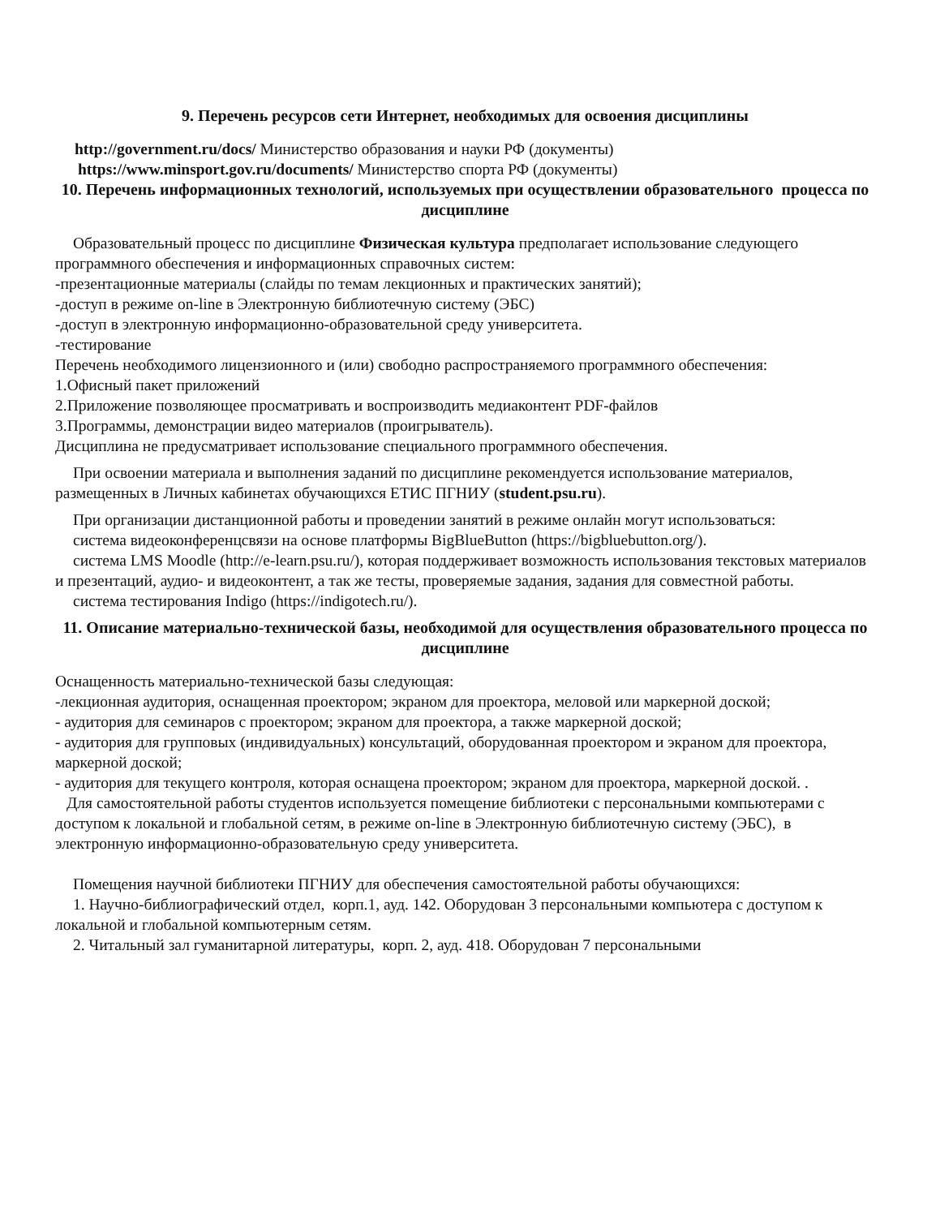9. Перечень ресурсов сети Интернет, необходимых для освоения дисциплины
http://government.ru/docs/ Министерство образования и науки РФ (документы)
https://www.minsport.gov.ru/documents/ Министерство спорта РФ (документы)
10. Перечень информационных технологий, используемых при осуществлении образовательного процесса по дисциплине
Образовательный процесс по дисциплине Физическая культура предполагает использование следующего программного обеспечения и информационных справочных систем:
-презентационные материалы (слайды по темам лекционных и практических занятий);
-доступ в режиме on-line в Электронную библиотечную систему (ЭБС)
-доступ в электронную информационно-образовательной среду университета.
-тестирование
Перечень необходимого лицензионного и (или) свободно распространяемого программного обеспечения:
1.Офисный пакет приложений
2.Приложение позволяющее просматривать и воспроизводить медиаконтент PDF-файлов
3.Программы, демонстрации видео материалов (проигрыватель).
Дисциплина не предусматривает использование специального программного обеспечения.
При освоении материала и выполнения заданий по дисциплине рекомендуется использование материалов, размещенных в Личных кабинетах обучающихся ЕТИС ПГНИУ (student.psu.ru).
При организации дистанционной работы и проведении занятий в режиме онлайн могут использоваться:
система видеоконференцсвязи на основе платформы BigBlueButton (https://bigbluebutton.org/).
система LMS Moodle (http://e-learn.psu.ru/), которая поддерживает возможность использования текстовых материалов и презентаций, аудио- и видеоконтент, а так же тесты, проверяемые задания, задания для совместной работы.
система тестирования Indigo (https://indigotech.ru/).
11. Описание материально-технической базы, необходимой для осуществления образовательного процесса по дисциплине
Оснащенность материально-технической базы следующая:
-лекционная аудитория, оснащенная проектором; экраном для проектора, меловой или маркерной доской;
- аудитория для семинаров с проектором; экраном для проектора, а также маркерной доской;
- аудитория для групповых (индивидуальных) консультаций, оборудованная проектором и экраном для проектора, маркерной доской;
- аудитория для текущего контроля, которая оснащена проектором; экраном для проектора, маркерной доской. .
Для самостоятельной работы студентов используется помещение библиотеки с персональными компьютерами с доступом к локальной и глобальной сетям, в режиме on-line в Электронную библиотечную систему (ЭБС), в электронную информационно-образовательную среду университета.
Помещения научной библиотеки ПГНИУ для обеспечения самостоятельной работы обучающихся:
1. Научно-библиографический отдел, корп.1, ауд. 142. Оборудован 3 персональными компьютера с доступом к локальной и глобальной компьютерным сетям.
2. Читальный зал гуманитарной литературы, корп. 2, ауд. 418. Оборудован 7 персональными